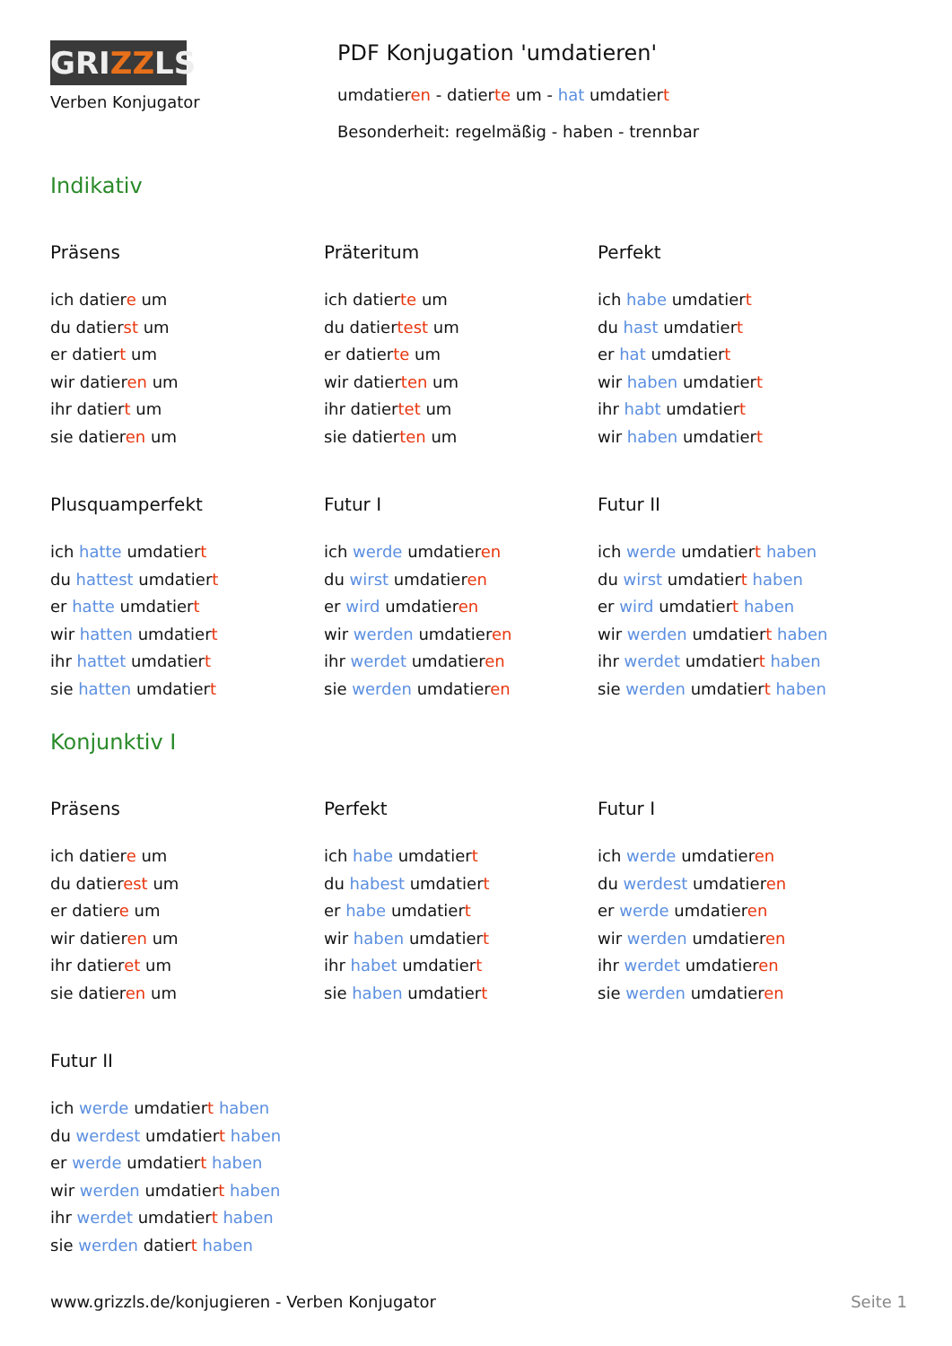GRIZZLS
Verben Konjugator
PDF Konjugation 'umdatieren'
umdatieren - datierte um - hat umdatiert
Besonderheit: regelmäßig - haben - trennbar
Indikativ
Präsens
ich datiere um
du datierst um
er datiert um
wir datieren um
ihr datiert um
sie datieren um
Präteritum
ich datierte um
du datiertest um
er datierte um
wir datierten um
ihr datiertet um
sie datierten um
Perfekt
ich habe umdatiert
du hast umdatiert
er hat umdatiert
wir haben umdatiert
ihr habt umdatiert
wir haben umdatiert
Plusquamperfekt
ich hatte umdatiert
du hattest umdatiert
er hatte umdatiert
wir hatten umdatiert
ihr hattet umdatiert
sie hatten umdatiert
Futur I
ich werde umdatieren
du wirst umdatieren
er wird umdatieren
wir werden umdatieren
ihr werdet umdatieren
sie werden umdatieren
Futur II
ich werde umdatiert haben
du wirst umdatiert haben
er wird umdatiert haben
wir werden umdatiert haben
ihr werdet umdatiert haben
sie werden umdatiert haben
Konjunktiv I
Präsens
ich datiere um
du datierest um
er datiere um
wir datieren um
ihr datieret um
sie datieren um
Perfekt
ich habe umdatiert
du habest umdatiert
er habe umdatiert
wir haben umdatiert
ihr habet umdatiert
sie haben umdatiert
Futur I
ich werde umdatieren
du werdest umdatieren
er werde umdatieren
wir werden umdatieren
ihr werdet umdatieren
sie werden umdatieren
Futur II
ich werde umdatiert haben
du werdest umdatiert haben
er werde umdatiert haben
wir werden umdatiert haben
ihr werdet umdatiert haben
sie werden datiert haben
www.grizzls.de/konjugieren - Verben Konjugator Seite 1